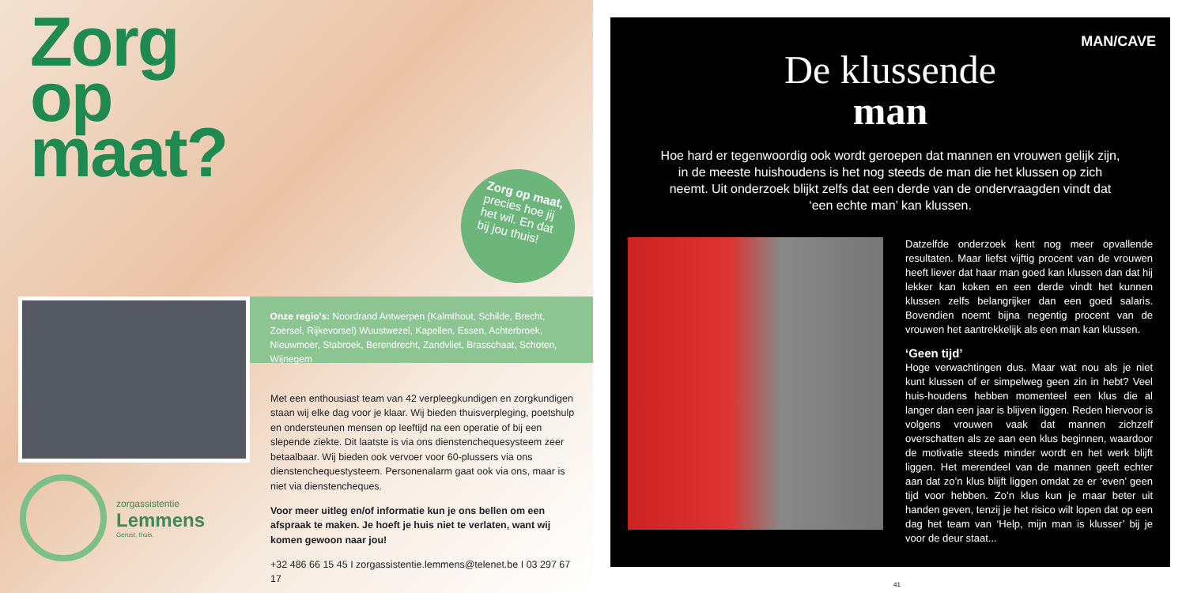Zorg
op
maat?
Zorg op maat,
precies hoe jij
het wil. En dat
bij jou thuis!
Onze regio's: Noordrand Antwerpen (Kalmthout, Schilde, Brecht, Zoersel, Rijkevorsel) Wuustwezel, Kapellen, Essen, Achterbroek, Nieuwmoer, Stabroek, Berendrecht, Zandvliet, Brasschaat, Schoten, Wijnegem
Met een enthousiast team van 42 verpleegkundigen en zorgkundigen staan wij elke dag voor je klaar. Wij bieden thuisverpleging, poetshulp en ondersteunen mensen op leeftijd na een operatie of bij een slepende ziekte. Dit laatste is via ons dienstenchequesysteem zeer betaalbaar. Wij bieden ook vervoer voor 60-plussers via ons dienstenchequestysteem. Personenalarm gaat ook via ons, maar is niet via dienstencheques.
Voor meer uitleg en/of informatie kun je ons bellen om een afspraak te maken. Je hoeft je huis niet te verlaten, want wij komen gewoon naar jou!
+32 486 66 15 45 I zorgassistentie.lemmens@telenet.be I 03 297 67 17
zorgassistentie
Lemmens
Gerust, thuis.
MAN/CAVE
De klussende
man
Hoe hard er tegenwoordig ook wordt geroepen dat mannen en vrouwen gelijk zijn, in de meeste huishoudens is het nog steeds de man die het klussen op zich neemt. Uit onderzoek blijkt zelfs dat een derde van de ondervraagden vindt dat ‘een echte man’ kan klussen.
Datzelfde onderzoek kent nog meer opvallende resultaten. Maar liefst vijftig procent van de vrouwen heeft liever dat haar man goed kan klussen dan dat hij lekker kan koken en een derde vindt het kunnen klussen zelfs belangrijker dan een goed salaris. Bovendien noemt bijna negentig procent van de vrouwen het aantrekkelijk als een man kan klussen.
‘Geen tijd’
Hoge verwachtingen dus. Maar wat nou als je niet kunt klussen of er simpelweg geen zin in hebt? Veel huis-houdens hebben momenteel een klus die al langer dan een jaar is blijven liggen. Reden hiervoor is volgens vrouwen vaak dat mannen zichzelf overschatten als ze aan een klus beginnen, waardoor de motivatie steeds minder wordt en het werk blijft liggen. Het merendeel van de mannen geeft echter aan dat zo’n klus blijft liggen omdat ze er ‘even’ geen tijd voor hebben. Zo’n klus kun je maar beter uit handen geven, tenzij je het risico wilt lopen dat op een dag het team van ‘Help, mijn man is klusser’ bij je voor de deur staat...
41